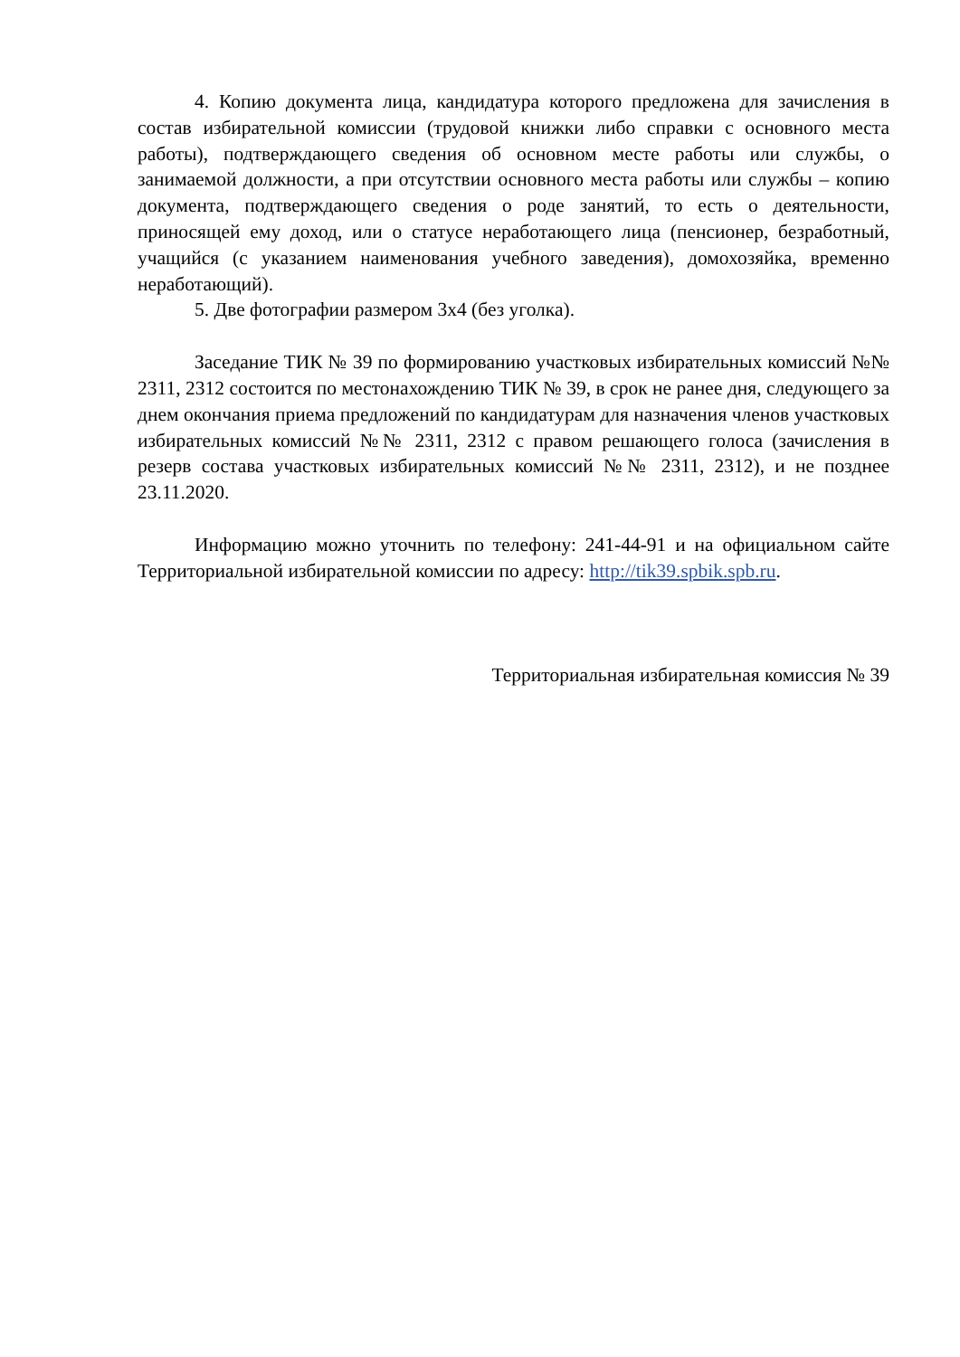4. Копию документа лица, кандидатура которого предложена для зачисления в состав избирательной комиссии (трудовой книжки либо справки с основного места работы), подтверждающего сведения об основном месте работы или службы, о занимаемой должности, а при отсутствии основного места работы или службы – копию документа, подтверждающего сведения о роде занятий, то есть о деятельности, приносящей ему доход, или о статусе неработающего лица (пенсионер, безработный, учащийся (с указанием наименования учебного заведения), домохозяйка, временно неработающий).
5. Две фотографии размером 3х4 (без уголка).
Заседание ТИК № 39 по формированию участковых избирательных комиссий №№ 2311, 2312 состоится по местонахождению ТИК № 39, в срок не ранее дня, следующего за днем окончания приема предложений по кандидатурам для назначения членов участковых избирательных комиссий №№ 2311, 2312 с правом решающего голоса (зачисления в резерв состава участковых избирательных комиссий №№ 2311, 2312), и не позднее 23.11.2020.
Информацию можно уточнить по телефону: 241-44-91 и на официальном сайте Территориальной избирательной комиссии по адресу: http://tik39.spbik.spb.ru.
Территориальная избирательная комиссия № 39